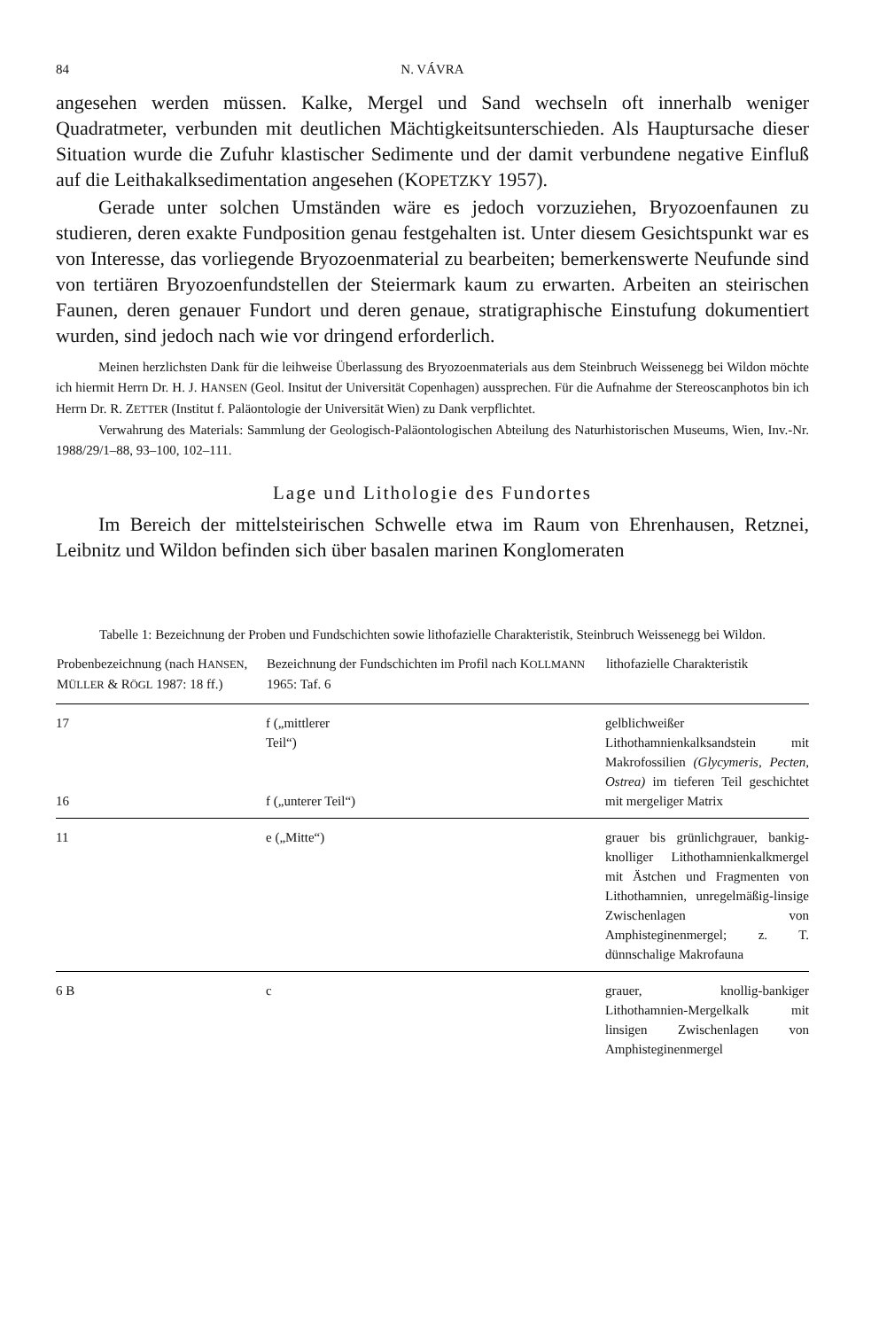84 N. VÁVRA
angesehen werden müssen. Kalke, Mergel und Sand wechseln oft innerhalb weniger Quadratmeter, verbunden mit deutlichen Mächtigkeitsunterschieden. Als Hauptursache dieser Situation wurde die Zufuhr klastischer Sedimente und der damit verbundene negative Einfluß auf die Leithakalksedimentation angesehen (KOPETZKY 1957).
Gerade unter solchen Umständen wäre es jedoch vorzuziehen, Bryozoenfaunen zu studieren, deren exakte Fundposition genau festgehalten ist. Unter diesem Gesichtspunkt war es von Interesse, das vorliegende Bryozoenmaterial zu bearbeiten; bemerkenswerte Neufunde sind von tertiären Bryozoenfundstellen der Steiermark kaum zu erwarten. Arbeiten an steirischen Faunen, deren genauer Fundort und deren genaue, stratigraphische Einstufung dokumentiert wurden, sind jedoch nach wie vor dringend erforderlich.
Meinen herzlichsten Dank für die leihweise Überlassung des Bryozoenmaterials aus dem Steinbruch Weissenegg bei Wildon möchte ich hiermit Herrn Dr. H. J. HANSEN (Geol. Insitut der Universität Copenhagen) aussprechen. Für die Aufnahme der Stereoscanphotos bin ich Herrn Dr. R. ZETTER (Institut f. Paläontologie der Universität Wien) zu Dank verpflichtet.
Verwahrung des Materials: Sammlung der Geologisch-Paläontologischen Abteilung des Naturhistorischen Museums, Wien, Inv.-Nr. 1988/29/1–88, 93–100, 102–111.
Lage und Lithologie des Fundortes
Im Bereich der mittelsteirischen Schwelle etwa im Raum von Ehrenhausen, Retznei, Leibnitz und Wildon befinden sich über basalen marinen Konglomeraten
Tabelle 1: Bezeichnung der Proben und Fundschichten sowie lithofazielle Charakteristik, Steinbruch Weissenegg bei Wildon.
| Probenbezeichnung (nach H ANSEN , M ÜLLER & R ÖGL 1987: 18 ff.) | Bezeichnung der Fundschichten im Profil nach K OLLMANN 1965: Taf. 6 | lithofazielle Charakteristik |
| --- | --- | --- |
| 17 16 | f („mittlerer Teil“) f („unterer Teil“) | gelblichweißer Lithothamnienkalksandstein mit Makrofossilien (Glycymeris, Pecten, Ostrea) im tieferen Teil geschichtet mit mergeliger Matrix |
| 11 | e („Mitte“) | grauer bis grünlichgrauer, bankig-knolliger Lithothamnienkalkmergel mit Ästchen und Fragmenten von Lithothamnien, unregelmäßig-linsige Zwischenlagen von Amphisteginenmergel; z. T. dünnschalige Makrofauna |
| 6 B | c | grauer, knollig-bankiger Lithothamnien-Mergelkalk mit linsigen Zwischenlagen von Amphisteginenmergel |